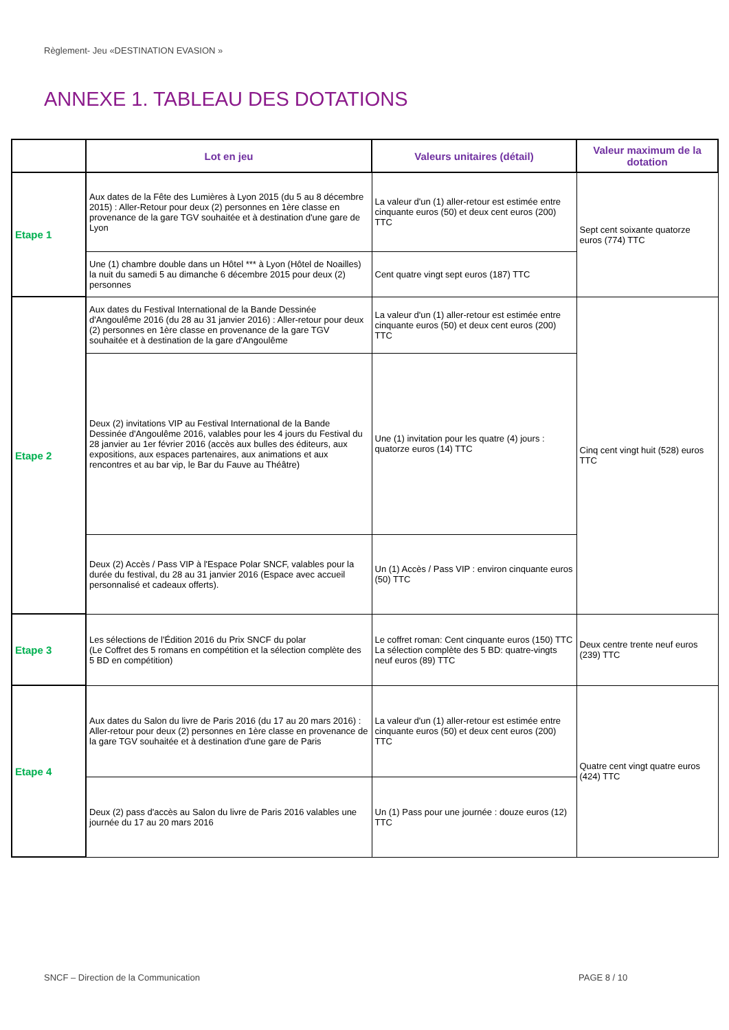Règlement- Jeu «DESTINATION EVASION »
ANNEXE 1. TABLEAU DES DOTATIONS
| | Lot en jeu | Valeurs unitaires (détail) | Valeur maximum de la dotation |
| --- | --- | --- | --- |
| Etape 1 | Aux dates de la Fête des Lumières à Lyon 2015 (du 5 au 8 décembre 2015) : Aller-Retour pour deux (2) personnes en 1ère classe en provenance de la gare TGV souhaitée et à destination d'une gare de Lyon | La valeur d'un (1) aller-retour est estimée entre cinquante euros (50) et deux cent euros (200) TTC | Sept cent soixante quatorze euros (774) TTC |
| | Une (1) chambre double dans un Hôtel *** à Lyon (Hôtel de Noailles) la nuit du samedi 5 au dimanche 6 décembre 2015 pour deux (2) personnes | Cent quatre vingt sept euros (187) TTC | |
| Etape 2 | Aux dates du Festival International de la Bande Dessinée d'Angoulême 2016 (du 28 au 31 janvier 2016) : Aller-retour pour deux (2) personnes en 1ère classe en provenance de la gare TGV souhaitée et à destination de la gare d'Angoulême | La valeur d'un (1) aller-retour est estimée entre cinquante euros (50) et deux cent euros (200) TTC | Cinq cent vingt huit (528) euros TTC |
| | Deux (2) invitations VIP au Festival International de la Bande Dessinée d'Angoulême 2016, valables pour les 4 jours du Festival du 28 janvier au 1er février 2016 (accès aux bulles des éditeurs, aux expositions, aux espaces partenaires, aux animations et aux rencontres et au bar vip, le Bar du Fauve au Théâtre) | Une (1) invitation pour les quatre (4) jours : quatorze euros (14) TTC | |
| | Deux (2) Accès / Pass VIP à l'Espace Polar SNCF, valables pour la durée du festival, du 28 au 31 janvier 2016 (Espace avec accueil personnalisé et cadeaux offerts). | Un (1) Accès / Pass VIP : environ cinquante euros (50) TTC | |
| Etape 3 | Les sélections de l'Édition 2016 du Prix SNCF du polar (Le Coffret des 5 romans en compétition et la sélection complète des 5 BD en compétition) | Le coffret roman: Cent cinquante euros (150) TTC La sélection complète des 5 BD: quatre-vingts neuf euros (89) TTC | Deux centre trente neuf euros (239) TTC |
| Etape 4 | Aux dates du Salon du livre de Paris 2016 (du 17 au 20 mars 2016) : Aller-retour pour deux (2) personnes en 1ère classe en provenance de la gare TGV souhaitée et à destination d'une gare de Paris | La valeur d'un (1) aller-retour est estimée entre cinquante euros (50) et deux cent euros (200) TTC | Quatre cent vingt quatre euros (424) TTC |
| | Deux (2) pass d'accès au Salon du livre de Paris 2016 valables une journée du 17 au 20 mars 2016 | Un (1) Pass pour une journée : douze euros (12) TTC | |
SNCF – Direction de la Communication
PAGE 8 / 10